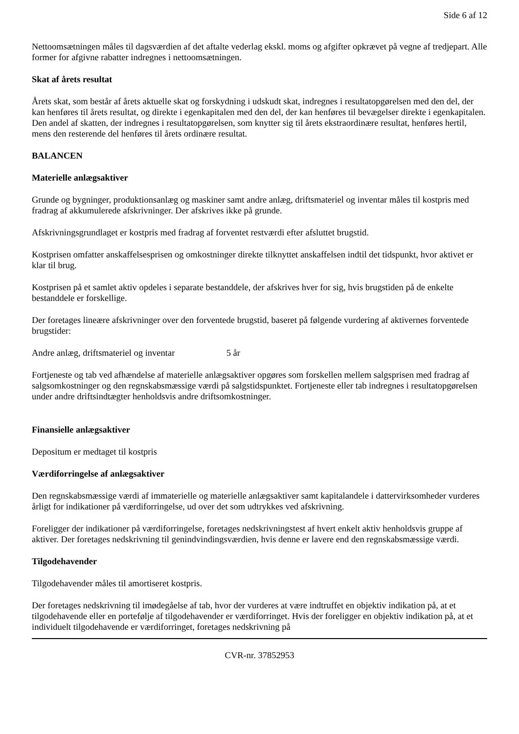Side 6 af 12
Nettoomsætningen måles til dagsværdien af det aftalte vederlag ekskl. moms og afgifter opkrævet på vegne af tredjepart. Alle former for afgivne rabatter indregnes i nettoomsætningen.
Skat af årets resultat
Årets skat, som består af årets aktuelle skat og forskydning i udskudt skat, indregnes i resultatopgørelsen med den del, der kan henføres til årets resultat, og direkte i egenkapitalen med den del, der kan henføres til bevægelser direkte i egenkapitalen. Den andel af skatten, der indregnes i resultatopgørelsen, som knytter sig til årets ekstraordinære resultat, henføres hertil, mens den resterende del henføres til årets ordinære resultat.
BALANCEN
Materielle anlægsaktiver
Grunde og bygninger, produktionsanlæg og maskiner samt andre anlæg, driftsmateriel og inventar måles til kostpris med fradrag af akkumulerede afskrivninger. Der afskrives ikke på grunde.
Afskrivningsgrundlaget er kostpris med fradrag af forventet restværdi efter afsluttet brugstid.
Kostprisen omfatter anskaffelsesprisen og omkostninger direkte tilknyttet anskaffelsen indtil det tidspunkt, hvor aktivet er klar til brug.
Kostprisen på et samlet aktiv opdeles i separate bestanddele, der afskrives hver for sig, hvis brugstiden på de enkelte bestanddele er forskellige.
Der foretages lineære afskrivninger over den forventede brugstid, baseret på følgende vurdering af aktivernes forventede brugstider:
Andre anlæg, driftsmateriel og inventar 5 år
Fortjeneste og tab ved afhændelse af materielle anlægsaktiver opgøres som forskellen mellem salgsprisen med fradrag af salgsomkostninger og den regnskabsmæssige værdi på salgstidspunktet. Fortjeneste eller tab indregnes i resultatopgørelsen under andre driftsindtægter henholdsvis andre driftsomkostninger.
Finansielle anlægsaktiver
Depositum er medtaget til kostpris
Værdiforringelse af anlægsaktiver
Den regnskabsmæssige værdi af immaterielle og materielle anlægsaktiver samt kapitalandele i dattervirksomheder vurderes årligt for indikationer på værdiforringelse, ud over det som udtrykkes ved afskrivning.
Foreligger der indikationer på værdiforringelse, foretages nedskrivningstest af hvert enkelt aktiv henholdsvis gruppe af aktiver. Der foretages nedskrivning til genindvindingsværdien, hvis denne er lavere end den regnskabsmæssige værdi.
Tilgodehavender
Tilgodehavender måles til amortiseret kostpris.
Der foretages nedskrivning til imødegåelse af tab, hvor der vurderes at være indtruffet en objektiv indikation på, at et tilgodehavende eller en portefølje af tilgodehavender er værdiforringet. Hvis der foreligger en objektiv indikation på, at et individuelt tilgodehavende er værdiforringet, foretages nedskrivning på
CVR-nr. 37852953